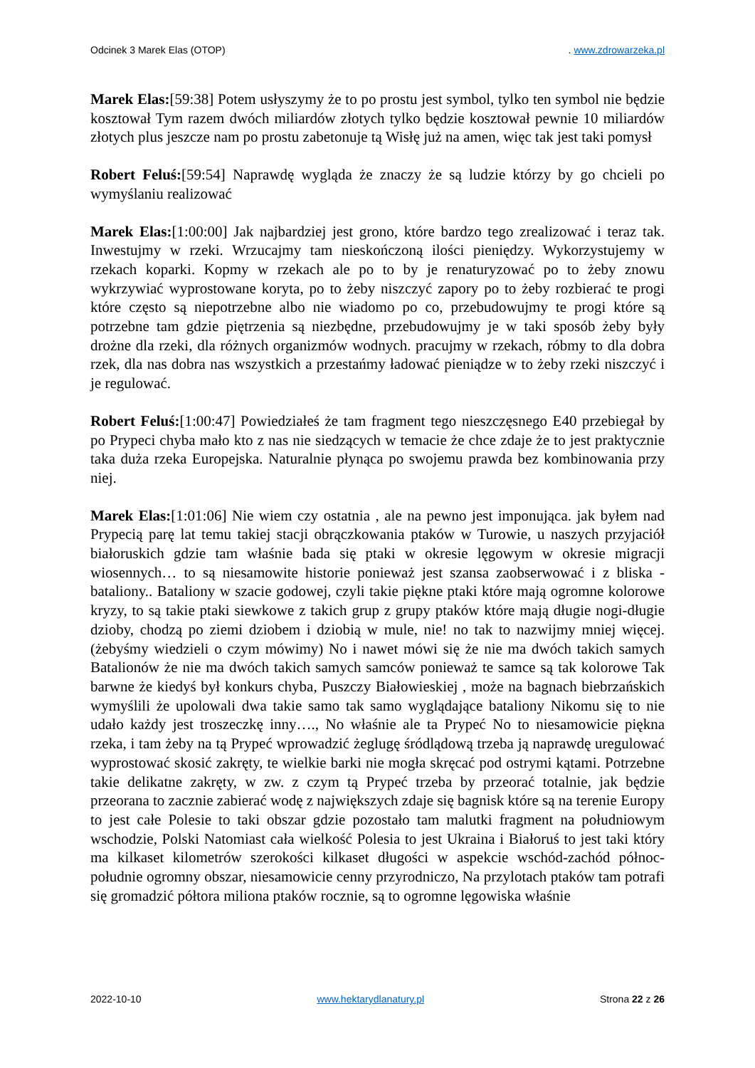Odcinek 3 Marek Elas (OTOP). www.zdrowarzeka.pl
Marek Elas:[59:38] Potem usłyszymy że to po prostu jest symbol, tylko ten symbol nie będzie kosztował Tym razem dwóch miliardów złotych tylko będzie kosztował pewnie 10 miliardów złotych plus jeszcze nam po prostu zabetonuje tą Wisłę już na amen, więc tak jest taki pomysł
Robert Feluś:[59:54] Naprawdę wygląda że znaczy że są ludzie którzy by go chcieli po wymyślaniu realizować
Marek Elas:[1:00:00] Jak najbardziej jest grono, które bardzo tego zrealizować i teraz tak. Inwestujmy w rzeki. Wrzucajmy tam nieskończoną ilości pieniędzy. Wykorzystujemy w rzekach koparki. Kopmy w rzekach ale po to by je renaturyzować po to żeby znowu wykrzywiać wyprostowane koryta, po to żeby niszczyć zapory po to żeby rozbierać te progi które często są niepotrzebne albo nie wiadomo po co, przebudowujmy te progi które są potrzebne tam gdzie piętrzenia są niezbędne, przebudowujmy je w taki sposób żeby były drożne dla rzeki, dla różnych organizmów wodnych. pracujmy w rzekach, róbmy to dla dobra rzek, dla nas dobra nas wszystkich a przestańmy ładować pieniądze w to żeby rzeki niszczyć i je regulować.
Robert Feluś:[1:00:47] Powiedziałeś że tam fragment tego nieszczęsnego E40 przebiegał by po Prypeci chyba mało kto z nas nie siedzących w temacie że chce zdaje że to jest praktycznie taka duża rzeka Europejska. Naturalnie płynąca po swojemu prawda bez kombinowania przy niej.
Marek Elas:[1:01:06] Nie wiem czy ostatnia , ale na pewno jest imponująca. jak byłem nad Prypecią parę lat temu takiej stacji obrączkowania ptaków w Turowie, u naszych przyjaciół białoruskich gdzie tam właśnie bada się ptaki w okresie lęgowym w okresie migracji wiosennych… to są niesamowite historie ponieważ jest szansa zaobserwować i z bliska - bataliony.. Bataliony w szacie godowej, czyli takie piękne ptaki które mają ogromne kolorowe kryzy, to są takie ptaki siewkowe z takich grup z grupy ptaków które mają długie nogi-długie dzioby, chodzą po ziemi dziobem i dziobią w mule, nie! no tak to nazwijmy mniej więcej. (żebyśmy wiedzieli o czym mówimy) No i nawet mówi się że nie ma dwóch takich samych Batalionów że nie ma dwóch takich samych samców ponieważ te samce są tak kolorowe Tak barwne że kiedyś był konkurs chyba, Puszczy Białowieskiej , może na bagnach biebrzańskich wymyślili że upolowali dwa takie samo tak samo wyglądające bataliony Nikomu się to nie udało każdy jest troszeczkę inny…., No właśnie ale ta Prypeć No to niesamowicie piękna rzeka, i tam żeby na tą Prypeć wprowadzić żeglugę śródlądową trzeba ją naprawdę uregulować wyprostować skosić zakręty, te wielkie barki nie mogła skręcać pod ostrymi kątami. Potrzebne takie delikatne zakręty, w zw. z czym tą Prypeć trzeba by przeorać totalnie, jak będzie przeorana to zacznie zabierać wodę z największych zdaje się bagnisk które są na terenie Europy to jest całe Polesie to taki obszar gdzie pozostało tam malutki fragment na południowym wschodzie, Polski Natomiast cała wielkość Polesia to jest Ukraina i Białoruś to jest taki który ma kilkaset kilometrów szerokości kilkaset długości w aspekcie wschód-zachód północ-południe ogromny obszar, niesamowicie cenny przyrodniczo, Na przylotach ptaków tam potrafi się gromadzić półtora miliona ptaków rocznie, są to ogromne lęgowiska właśnie
2022-10-10 www.hektarydlanatury.pl Strona 22 z 26